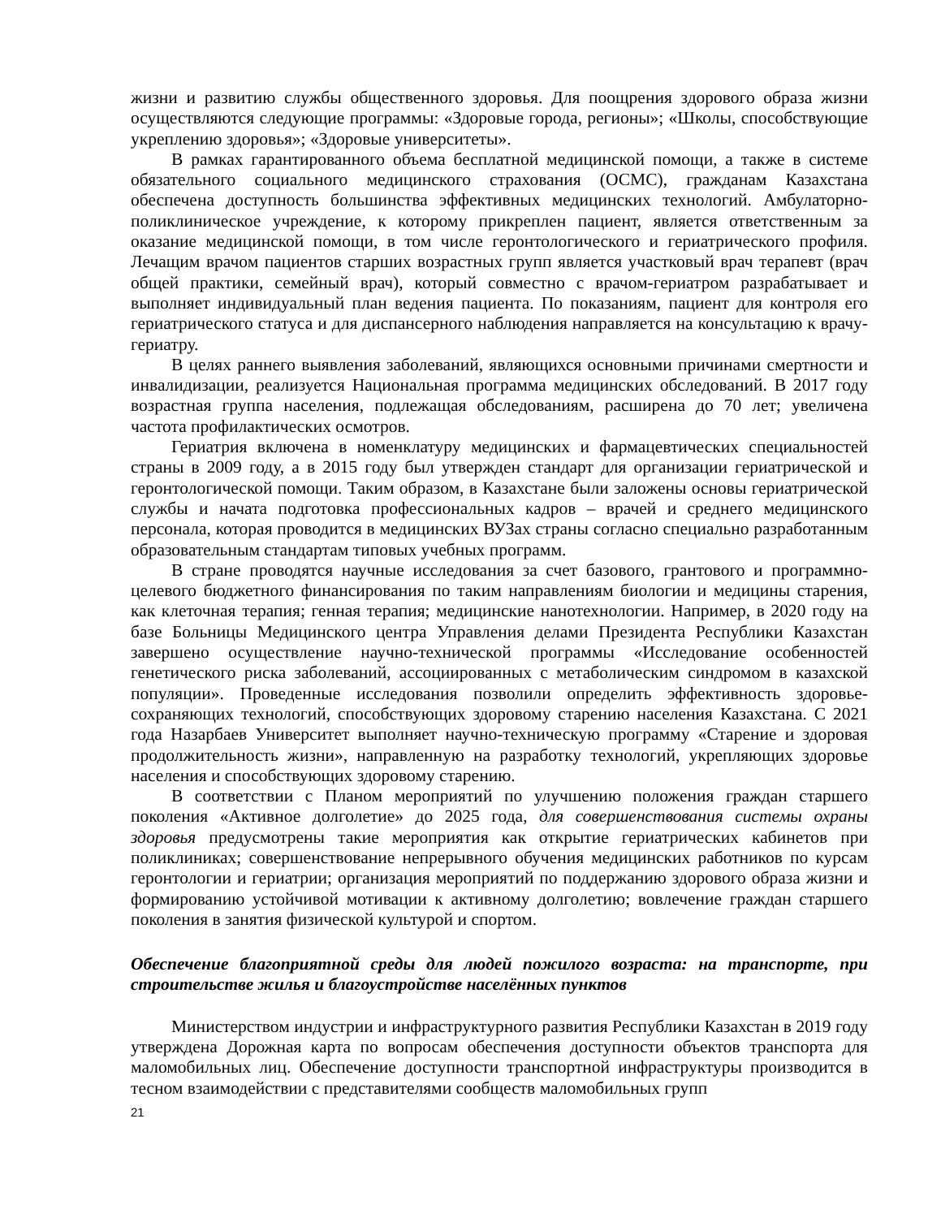жизни и развитию службы общественного здоровья. Для поощрения здорового образа жизни осуществляются следующие программы: «Здоровые города, регионы»; «Школы, способствующие укреплению здоровья»; «Здоровые университеты».
В рамках гарантированного объема бесплатной медицинской помощи, а также в системе обязательного социального медицинского страхования (ОСМС), гражданам Казахстана обеспечена доступность большинства эффективных медицинских технологий. Амбулаторно-поликлиническое учреждение, к которому прикреплен пациент, является ответственным за оказание медицинской помощи, в том числе геронтологического и гериатрического профиля. Лечащим врачом пациентов старших возрастных групп является участковый врач терапевт (врач общей практики, семейный врач), который совместно с врачом-гериатром разрабатывает и выполняет индивидуальный план ведения пациента. По показаниям, пациент для контроля его гериатрического статуса и для диспансерного наблюдения направляется на консультацию к врачу-гериатру.
В целях раннего выявления заболеваний, являющихся основными причинами смертности и инвалидизации, реализуется Национальная программа медицинских обследований. В 2017 году возрастная группа населения, подлежащая обследованиям, расширена до 70 лет; увеличена частота профилактических осмотров.
Гериатрия включена в номенклатуру медицинских и фармацевтических специальностей страны в 2009 году, а в 2015 году был утвержден стандарт для организации гериатрической и геронтологической помощи. Таким образом, в Казахстане были заложены основы гериатрической службы и начата подготовка профессиональных кадров – врачей и среднего медицинского персонала, которая проводится в медицинских ВУЗах страны согласно специально разработанным образовательным стандартам типовых учебных программ.
В стране проводятся научные исследования за счет базового, грантового и программно-целевого бюджетного финансирования по таким направлениям биологии и медицины старения, как клеточная терапия; генная терапия; медицинские нанотехнологии. Например, в 2020 году на базе Больницы Медицинского центра Управления делами Президента Республики Казахстан завершено осуществление научно-технической программы «Исследование особенностей генетического риска заболеваний, ассоциированных с метаболическим синдромом в казахской популяции». Проведенные исследования позволили определить эффективность здоровье-сохраняющих технологий, способствующих здоровому старению населения Казахстана. С 2021 года Назарбаев Университет выполняет научно-техническую программу «Старение и здоровая продолжительность жизни», направленную на разработку технологий, укрепляющих здоровье населения и способствующих здоровому старению.
В соответствии с Планом мероприятий по улучшению положения граждан старшего поколения «Активное долголетие» до 2025 года, для совершенствования системы охраны здоровья предусмотрены такие мероприятия как открытие гериатрических кабинетов при поликлиниках; совершенствование непрерывного обучения медицинских работников по курсам геронтологии и гериатрии; организация мероприятий по поддержанию здорового образа жизни и формированию устойчивой мотивации к активному долголетию; вовлечение граждан старшего поколения в занятия физической культурой и спортом.
Обеспечение благоприятной среды для людей пожилого возраста: на транспорте, при строительстве жилья и благоустройстве населённых пунктов
Министерством индустрии и инфраструктурного развития Республики Казахстан в 2019 году утверждена Дорожная карта по вопросам обеспечения доступности объектов транспорта для маломобильных лиц. Обеспечение доступности транспортной инфраструктуры производится в тесном взаимодействии с представителями сообществ маломобильных групп
21